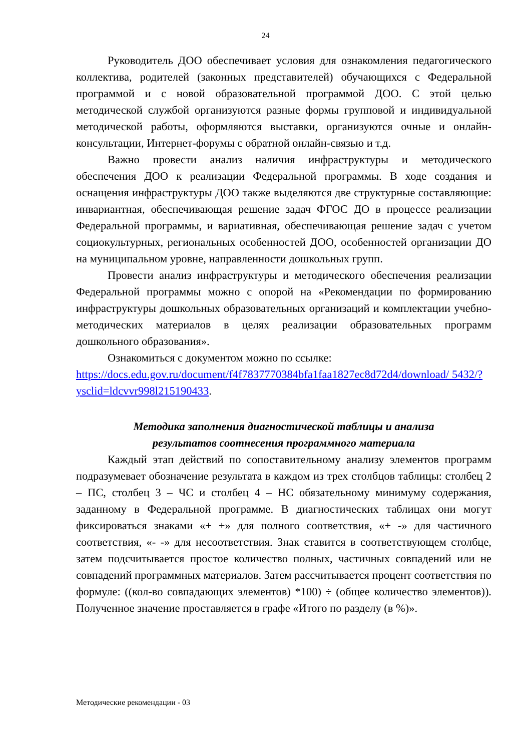24
Руководитель ДОО обеспечивает условия для ознакомления педагогического коллектива, родителей (законных представителей) обучающихся с Федеральной программой и с новой образовательной программой ДОО. С этой целью методической службой организуются разные формы групповой и индивидуальной методической работы, оформляются выставки, организуются очные и онлайн-консультации, Интернет-форумы с обратной онлайн-связью и т.д.
Важно провести анализ наличия инфраструктуры и методического обеспечения ДОО к реализации Федеральной программы. В ходе создания и оснащения инфраструктуры ДОО также выделяются две структурные составляющие: инвариантная, обеспечивающая решение задач ФГОС ДО в процессе реализации Федеральной программы, и вариативная, обеспечивающая решение задач с учетом социокультурных, региональных особенностей ДОО, особенностей организации ДО на муниципальном уровне, направленности дошкольных групп.
Провести анализ инфраструктуры и методического обеспечения реализации Федеральной программы можно с опорой на «Рекомендации по формированию инфраструктуры дошкольных образовательных организаций и комплектации учебно-методических материалов в целях реализации образовательных программ дошкольного образования».
Ознакомиться с документом можно по ссылке:
https://docs.edu.gov.ru/document/f4f7837770384bfa1faa1827ec8d72d4/download/ 5432/?ysclid=ldcvvr998l215190433.
Методика заполнения диагностической таблицы и анализа
результатов соотнесения программного материала
Каждый этап действий по сопоставительному анализу элементов программ подразумевает обозначение результата в каждом из трех столбцов таблицы: столбец 2 – ПС, столбец 3 – ЧС и столбец 4 – НС обязательному минимуму содержания, заданному в Федеральной программе. В диагностических таблицах они могут фиксироваться знаками «+ +» для полного соответствия, «+ -» для частичного соответствия, «- -» для несоответствия. Знак ставится в соответствующем столбце, затем подсчитывается простое количество полных, частичных совпадений или не совпадений программных материалов. Затем рассчитывается процент соответствия по формуле: ((кол-во совпадающих элементов) *100) ÷ (общее количество элементов)). Полученное значение проставляется в графе «Итого по разделу (в %)».
Методические рекомендации - 03